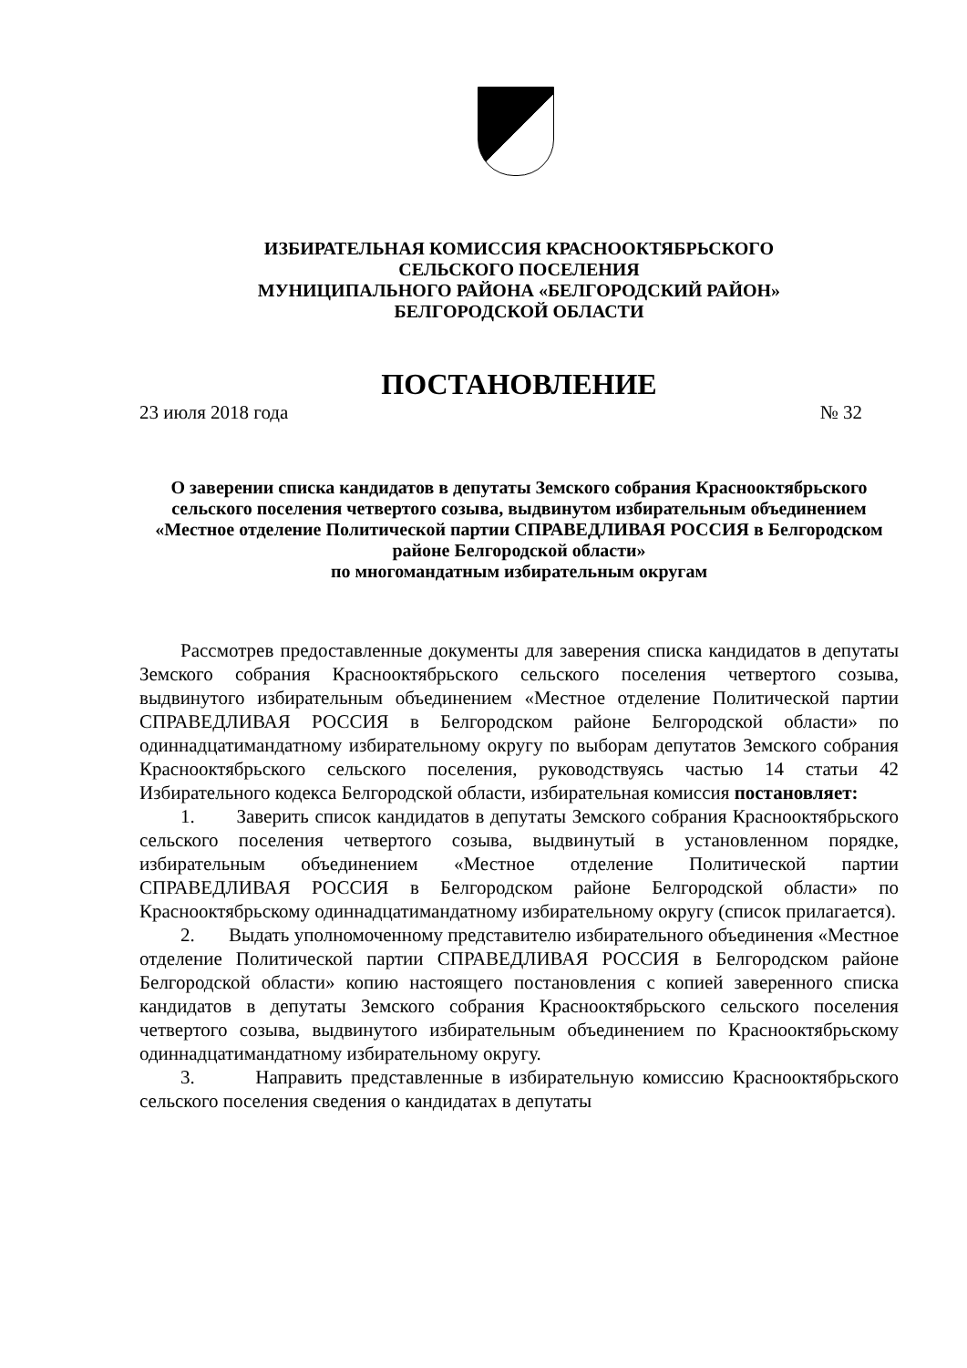ИЗБИРАТЕЛЬНАЯ КОМИССИЯ КРАСНООКТЯБРЬСКОГО
СЕЛЬСКОГО ПОСЕЛЕНИЯ
МУНИЦИПАЛЬНОГО РАЙОНА «БЕЛГОРОДСКИЙ РАЙОН»
БЕЛГОРОДСКОЙ ОБЛАСТИ
ПОСТАНОВЛЕНИЕ
23 июля 2018 года № 32
О заверении списка кандидатов в депутаты Земского собрания Краснооктябрьского сельского поселения четвертого созыва, выдвинутом избирательным объединением «Местное отделение Политической партии СПРАВЕДЛИВАЯ РОССИЯ в Белгородском районе Белгородской области»
по многомандатным избирательным округам
Рассмотрев предоставленные документы для заверения списка кандидатов в депутаты Земского собрания Краснооктябрьского сельского поселения четвертого созыва, выдвинутого избирательным объединением «Местное отделение Политической партии СПРАВЕДЛИВАЯ РОССИЯ в Белгородском районе Белгородской области» по одиннадцатимандатному избирательному округу по выборам депутатов Земского собрания Краснооктябрьского сельского поселения, руководствуясь частью 14 статьи 42 Избирательного кодекса Белгородской области, избирательная комиссия постановляет:
1. Заверить список кандидатов в депутаты Земского собрания Краснооктябрьского сельского поселения четвертого созыва, выдвинутый в установленном порядке, избирательным объединением «Местное отделение Политической партии СПРАВЕДЛИВАЯ РОССИЯ в Белгородском районе Белгородской области» по Краснооктябрьскому одиннадцатимандатному избирательному округу (список прилагается).
2. Выдать уполномоченному представителю избирательного объединения «Местное отделение Политической партии СПРАВЕДЛИВАЯ РОССИЯ в Белгородском районе Белгородской области» копию настоящего постановления с копией заверенного списка кандидатов в депутаты Земского собрания Краснооктябрьского сельского поселения четвертого созыва, выдвинутого избирательным объединением по Краснооктябрьскому одиннадцатимандатному избирательному округу.
3. Направить представленные в избирательную комиссию Краснооктябрьского сельского поселения сведения о кандидатах в депутаты